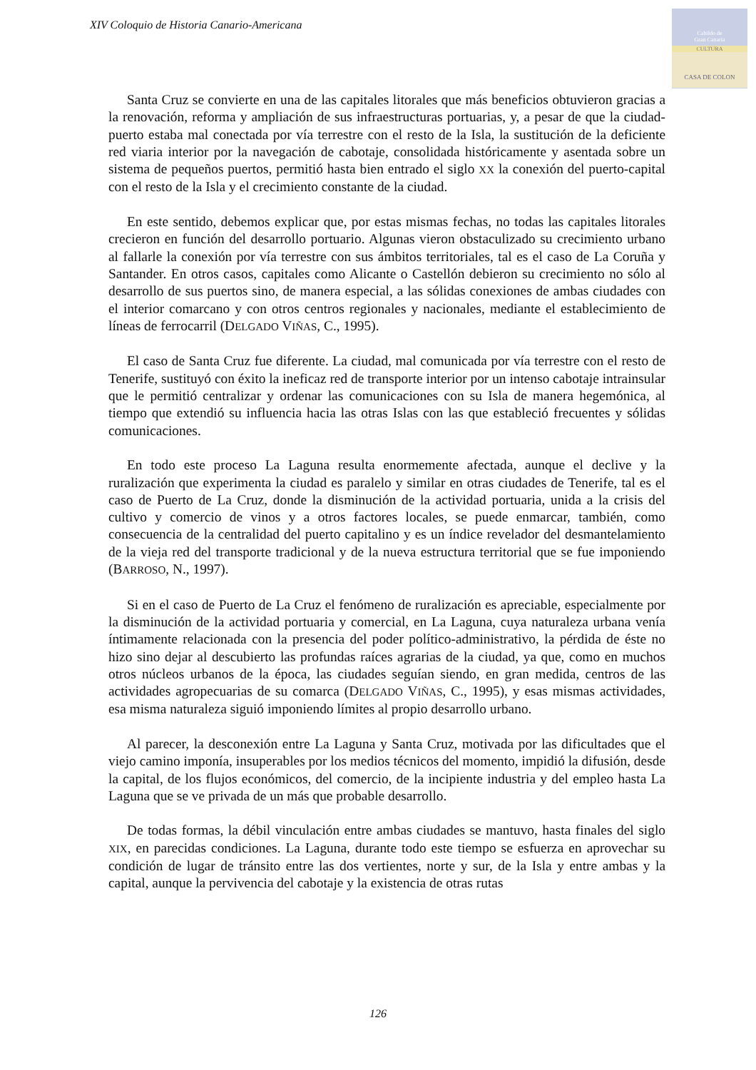XIV Coloquio de Historia Canario-Americana
Cabildo de
Gran Canaria
CULTURA
CASA DE COLON
Santa Cruz se convierte en una de las capitales litorales que más beneficios obtuvieron gracias a la renovación, reforma y ampliación de sus infraestructuras portuarias, y, a pesar de que la ciudad-puerto estaba mal conectada por vía terrestre con el resto de la Isla, la sustitución de la deficiente red viaria interior por la navegación de cabotaje, consolidada históricamente y asentada sobre un sistema de pequeños puertos, permitió hasta bien entrado el siglo XX la conexión del puerto-capital con el resto de la Isla y el crecimiento constante de la ciudad.
En este sentido, debemos explicar que, por estas mismas fechas, no todas las capitales litorales crecieron en función del desarrollo portuario. Algunas vieron obstaculizado su crecimiento urbano al fallarle la conexión por vía terrestre con sus ámbitos territoriales, tal es el caso de La Coruña y Santander. En otros casos, capitales como Alicante o Castellón debieron su crecimiento no sólo al desarrollo de sus puertos sino, de manera especial, a las sólidas conexiones de ambas ciudades con el interior comarcano y con otros centros regionales y nacionales, mediante el establecimiento de líneas de ferrocarril (DELGADO VIÑAS, C., 1995).
El caso de Santa Cruz fue diferente. La ciudad, mal comunicada por vía terrestre con el resto de Tenerife, sustituyó con éxito la ineficaz red de transporte interior por un intenso cabotaje intrainsular que le permitió centralizar y ordenar las comunicaciones con su Isla de manera hegemónica, al tiempo que extendió su influencia hacia las otras Islas con las que estableció frecuentes y sólidas comunicaciones.
En todo este proceso La Laguna resulta enormemente afectada, aunque el declive y la ruralización que experimenta la ciudad es paralelo y similar en otras ciudades de Tenerife, tal es el caso de Puerto de La Cruz, donde la disminución de la actividad portuaria, unida a la crisis del cultivo y comercio de vinos y a otros factores locales, se puede enmarcar, también, como consecuencia de la centralidad del puerto capitalino y es un índice revelador del desmantelamiento de la vieja red del transporte tradicional y de la nueva estructura territorial que se fue imponiendo (BARROSO, N., 1997).
Si en el caso de Puerto de La Cruz el fenómeno de ruralización es apreciable, especialmente por la disminución de la actividad portuaria y comercial, en La Laguna, cuya naturaleza urbana venía íntimamente relacionada con la presencia del poder político-administrativo, la pérdida de éste no hizo sino dejar al descubierto las profundas raíces agrarias de la ciudad, ya que, como en muchos otros núcleos urbanos de la época, las ciudades seguían siendo, en gran medida, centros de las actividades agropecuarias de su comarca (DELGADO VIÑAS, C., 1995), y esas mismas actividades, esa misma naturaleza siguió imponiendo límites al propio desarrollo urbano.
Al parecer, la desconexión entre La Laguna y Santa Cruz, motivada por las dificultades que el viejo camino imponía, insuperables por los medios técnicos del momento, impidió la difusión, desde la capital, de los flujos económicos, del comercio, de la incipiente industria y del empleo hasta La Laguna que se ve privada de un más que probable desarrollo.
De todas formas, la débil vinculación entre ambas ciudades se mantuvo, hasta finales del siglo XIX, en parecidas condiciones. La Laguna, durante todo este tiempo se esfuerza en aprovechar su condición de lugar de tránsito entre las dos vertientes, norte y sur, de la Isla y entre ambas y la capital, aunque la pervivencia del cabotaje y la existencia de otras rutas
126